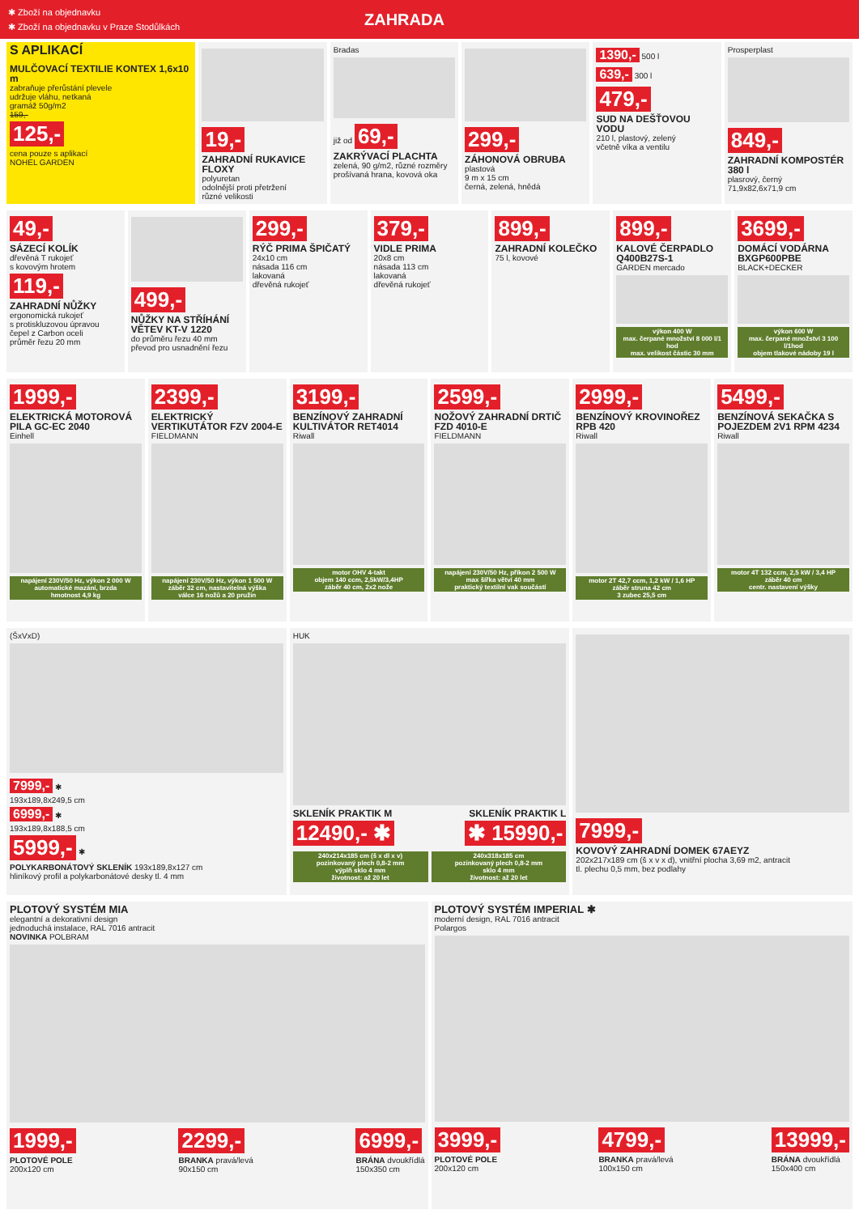✱ Zboží na objednavku
✱ Zboží na objednavku v Praze Stodůlkách
ZAHRADA
S APLIKACÍ
MULČOVACÍ TEXTILIE KONTEX 1,6x10 m
zabraňuje přerůstání plevele
udržuje vláhu, netkaná
gramáž 50g/m2
159,-
125,-
cena pouze s aplikací
NOHEL GARDEN
19,-
ZAHRADNÍ RUKAVICE FLOXY
polyuretan
odolnější proti přetržení
různé velikosti
Bradas
již od 69,-
ZAKRÝVACÍ PLACHTA
zelená, 90 g/m2, různé rozměry
prošívaná hrana, kovová oka
299,-
ZÁHONOVÁ OBRUBA
plastová
9 m x 15 cm
černá, zelená, hnědá
1390,- 500 l
639,- 300 l
479,-
SUD NA DEŠŤOVOU VODU
210 l, plastový, zelený
včetně víka a ventilu
Prosperplast
849,-
ZAHRADNÍ KOMPOSTÉR 380 l
plasrový, černý
71,9x82,6x71,9 cm
49,-
SÁZECÍ KOLÍK
dřevěná T rukojeť
s kovovým hrotem
119,-
ZAHRADNÍ NŮŽKY
ergonomická rukojeť
s protiskluzovou úpravou
čepel z Carbon oceli
průměr řezu 20 mm
499,-
NŮŽKY NA STŘÍHÁNÍ VĚTEV KT-V 1220
do průměru řezu 40 mm
převod pro usnadnění řezu
299,-
RÝČ PRIMA ŠPIČATÝ
24x10 cm
násada 116 cm
lakovaná
dřevěná rukojeť
379,-
VIDLE PRIMA
20x8 cm
násada 113 cm
lakovaná
dřevěná rukojeť
899,-
ZAHRADNÍ KOLEČKO
75 l, kovové
899,-
KALOVÉ ČERPADLO Q400B27S-1
GARDEN mercado
výkon 400 W
max. čerpané množství 8 000 l/1 hod
max. velikost částic 30 mm
3699,-
DOMÁCÍ VODÁRNA BXGP600PBE
BLACK+DECKER
výkon 600 W
max. čerpané množství 3 100 l/1hod
objem tlakové nádoby 19 l
1999,-
ELEKTRICKÁ MOTOROVÁ PILA GC-EC 2040
Einhell
napájení 230V/50 Hz, výkon 2 000 W
automatické mazání, brzda
hmotnost 4,9 kg
2399,-
ELEKTRICKÝ VERTIKUTÁTOR FZV 2004-E
FIELDMANN
napájení 230V/50 Hz, výkon 1 500 W
záběr 32 cm, nastavitelná výška
válce 16 nožů a 20 pružin
3199,-
BENZÍNOVÝ ZAHRADNÍ KULTIVÁTOR RET4014
Riwall
motor OHV 4-takt
objem 140 ccm, 2,5kW/3,4HP
záběr 40 cm, 2x2 nože
2599,-
NOŽOVÝ ZAHRADNÍ DRTIČ FZD 4010-E
FIELDMANN
napájení 230V/50 Hz, příkon 2 500 W
max šířka větví 40 mm
praktický textilní vak součástí
2999,-
BENZÍNOVÝ KROVINOŘEZ RPB 420
Riwall
motor 2T 42,7 ccm, 1,2 kW / 1,6 HP
záběr struna 42 cm
3 zubec 25,5 cm
5499,-
BENZÍNOVÁ SEKAČKA S POJEZDEM 2V1 RPM 4234
Riwall
motor 4T 132 ccm, 2,5 kW / 3,4 HP
záběr 40 cm
centr. nastavení výšky
(ŠxVxD)
7999,- ✱
193x189,8x249,5 cm
6999,- ✱
193x189,8x188,5 cm
5999,- ✱
POLYKARBONÁTOVÝ SKLENÍK 193x189,8x127 cm
hliníkový profil a polykarbonátové desky tl. 4 mm
HUK
SKLENÍK PRAKTIK M SKLENÍK PRAKTIK L
12490,- ✱ ✱ 15990,-
240x214x185 cm (š x dl x v)
pozinkovaný plech 0,8-2 mm
výplň sklo 4 mm
životnost: až 20 let
240x318x185 cm
pozinkovaný plech 0,8-2 mm
sklo 4 mm
životnost: až 20 let
7999,-
KOVOVÝ ZAHRADNÍ DOMEK 67AEYZ
202x217x189 cm (š x v x d), vnitřní plocha 3,69 m2, antracit
tl. plechu 0,5 mm, bez podlahy
PLOTOVÝ SYSTÉM MIA
elegantní a dekorativní design
jednoduchá instalace, RAL 7016 antracit
NOVINKA POLBRAM
1999,-
PLOTOVÉ POLE
200x120 cm
2299,-
BRANKA pravá/levá
90x150 cm
6999,-
BRÁNA dvoukřídlá
150x350 cm
PLOTOVÝ SYSTÉM IMPERIAL ✱
moderní design, RAL 7016 antracit
Polargos
3999,-
PLOTOVÉ POLE
200x120 cm
4799,-
BRANKA pravá/levá
100x150 cm
13999,-
BRÁNA dvoukřídlá
150x400 cm